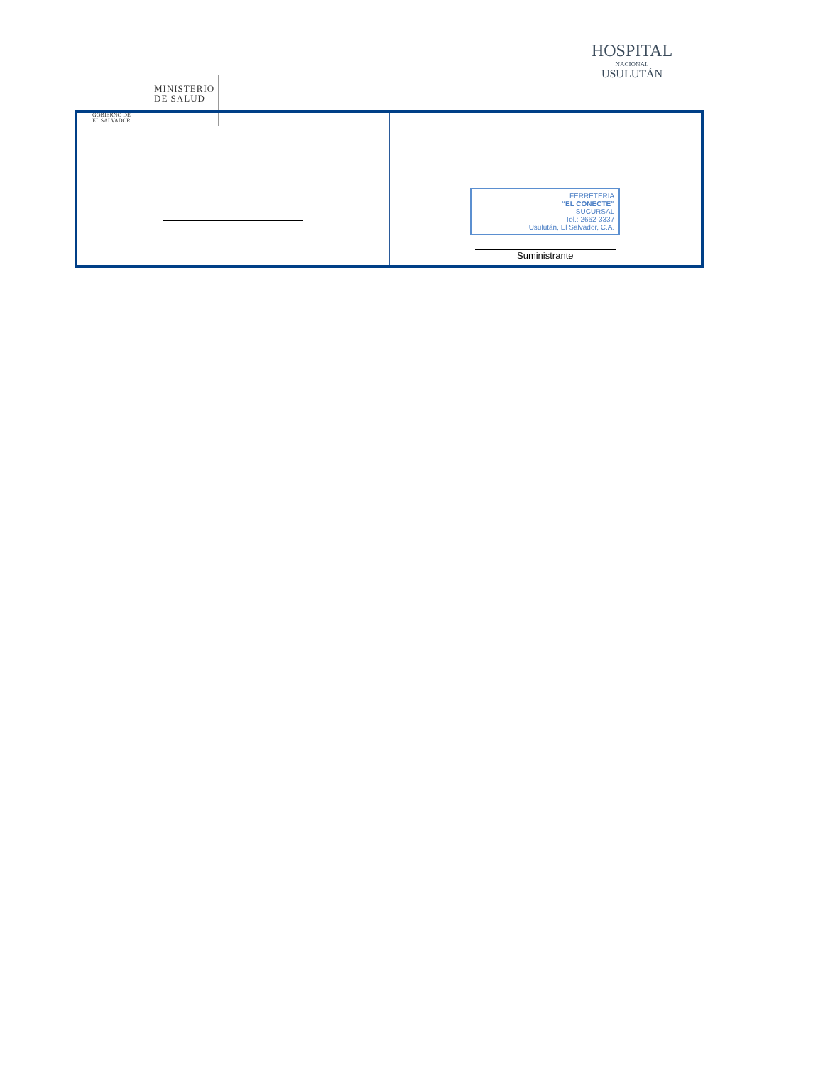GOBIERNO DE
EL SALVADOR
MINISTERIO
DE SALUD
HOSPITAL
NACIONAL
USULUTÁN
| | FERRETERIA “EL CONECTE” SUCURSAL Tel.: 2662-3337 Usulután, El Salvador, C.A. Suministrante |